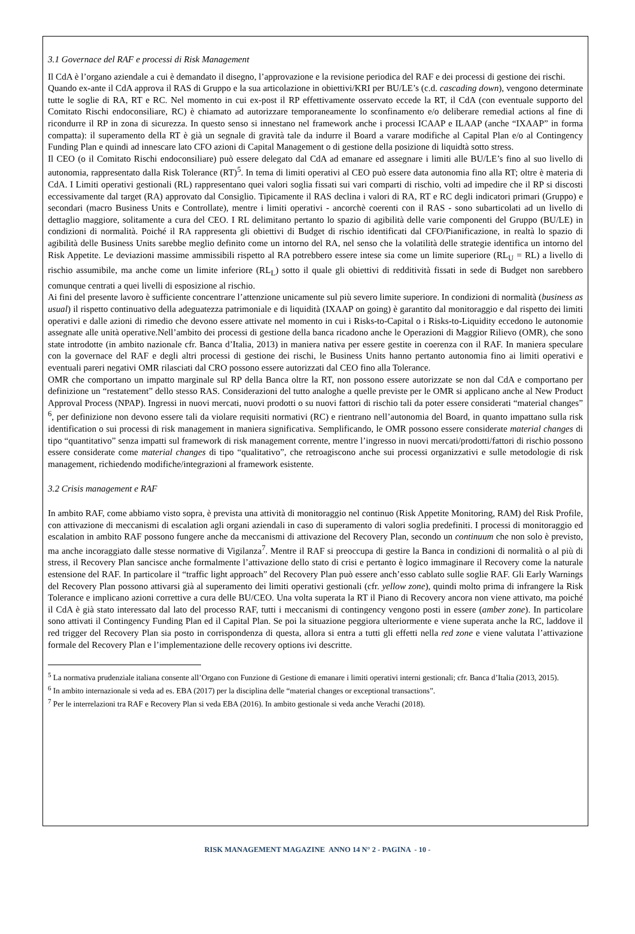3.1 Governace del RAF e processi di Risk Management
Il CdA è l’organo aziendale a cui è demandato il disegno, l’approvazione e la revisione periodica del RAF e dei processi di gestione dei rischi.
Quando ex-ante il CdA approva il RAS di Gruppo e la sua articolazione in obiettivi/KRI per BU/LE’s (c.d. cascading down), vengono determinate tutte le soglie di RA, RT e RC. Nel momento in cui ex-post il RP effettivamente osservato eccede la RT, il CdA (con eventuale supporto del Comitato Rischi endoconsiliare, RC) è chiamato ad autorizzare temporaneamente lo sconfinamento e/o deliberare remedial actions al fine di ricondurre il RP in zona di sicurezza. In questo senso si innestano nel framework anche i processi ICAAP e ILAAP (anche “IXAAP” in forma compatta): il superamento della RT è già un segnale di gravità tale da indurre il Board a varare modifiche al Capital Plan e/o al Contingency Funding Plan e quindi ad innescare lato CFO azioni di Capital Management o di gestione della posizione di liquidtà sotto stress.
Il CEO (o il Comitato Rischi endoconsiliare) può essere delegato dal CdA ad emanare ed assegnare i limiti alle BU/LE’s fino al suo livello di autonomia, rappresentato dalla Risk Tolerance (RT)<sup>5</sup>. In tema di limiti operativi al CEO può essere data autonomia fino alla RT; oltre è materia di CdA. I Limiti operativi gestionali (RL) rappresentano quei valori soglia fissati sui vari comparti di rischio, volti ad impedire che il RP si discosti eccessivamente dal target (RA) approvato dal Consiglio. Tipicamente il RAS declina i valori di RA, RT e RC degli indicatori primari (Gruppo) e secondari (macro Business Units e Controllate), mentre i limiti operativi - ancorchè coerenti con il RAS - sono subarticolati ad un livello di dettaglio maggiore, solitamente a cura del CEO. I RL delimitano pertanto lo spazio di agibilità delle varie componenti del Gruppo (BU/LE) in condizioni di normalità. Poiché il RA rappresenta gli obiettivi di Budget di rischio identificati dal CFO/Pianificazione, in realtà lo spazio di agibilità delle Business Units sarebbe meglio definito come un intorno del RA, nel senso che la volatilità delle strategie identifica un intorno del Risk Appetite. Le deviazioni massime ammissibili rispetto al RA potrebbero essere intese sia come un limite superiore (RL<sub>U</sub> = RL) a livello di rischio assumibile, ma anche come un limite inferiore (RL<sub>L</sub>) sotto il quale gli obiettivi di redditività fissati in sede di Budget non sarebbero comunque centrati a quei livelli di esposizione al rischio.
Ai fini del presente lavoro è sufficiente concentrare l’attenzione unicamente sul più severo limite superiore. In condizioni di normalità (business as usual) il rispetto continuativo della adeguatezza patrimoniale e di liquidità (IXAAP on going) è garantito dal monitoraggio e dal rispetto dei limiti operativi e dalle azioni di rimedio che devono essere attivate nel momento in cui i Risks-to-Capital o i Risks-to-Liquidity eccedono le autonomie assegnate alle unità operative.Nell’ambito dei processi di gestione della banca ricadono anche le Operazioni di Maggior Rilievo (OMR), che sono state introdotte (in ambito nazionale cfr. Banca d’Italia, 2013) in maniera nativa per essere gestite in coerenza con il RAF. In maniera speculare con la governace del RAF e degli altri processi di gestione dei rischi, le Business Units hanno pertanto autonomia fino ai limiti operativi e eventuali pareri negativi OMR rilasciati dal CRO possono essere autorizzati dal CEO fino alla Tolerance.
OMR che comportano un impatto marginale sul RP della Banca oltre la RT, non possono essere autorizzate se non dal CdA e comportano per definizione un “restatement” dello stesso RAS. Considerazioni del tutto analoghe a quelle previste per le OMR si applicano anche al New Product Approval Process (NPAP). Ingressi in nuovi mercati, nuovi prodotti o su nuovi fattori di rischio tali da poter essere considerati “material changes” <sup>6</sup>, per definizione non devono essere tali da violare requisiti normativi (RC) e rientrano nell’autonomia del Board, in quanto impattano sulla risk identification o sui processi di risk management in maniera significativa. Semplificando, le OMR possono essere considerate material changes di tipo “quantitativo” senza impatti sul framework di risk management corrente, mentre l’ingresso in nuovi mercati/prodotti/fattori di rischio possono essere considerate come material changes di tipo “qualitativo”, che retroagiscono anche sui processi organizzativi e sulle metodologie di risk management, richiedendo modifiche/integrazioni al framework esistente.
3.2 Crisis management e RAF
In ambito RAF, come abbiamo visto sopra, è prevista una attività di monitoraggio nel continuo (Risk Appetite Monitoring, RAM) del Risk Profile, con attivazione di meccanismi di escalation agli organi aziendali in caso di superamento di valori soglia predefiniti. I processi di monitoraggio ed escalation in ambito RAF possono fungere anche da meccanismi di attivazione del Recovery Plan, secondo un continuum che non solo è previsto, ma anche incoraggiato dalle stesse normative di Vigilanza<sup>7</sup>. Mentre il RAF si preoccupa di gestire la Banca in condizioni di normalità o al più di stress, il Recovery Plan sancisce anche formalmente l’attivazione dello stato di crisi e pertanto è logico immaginare il Recovery come la naturale estensione del RAF. In particolare il “traffic light approach” del Recovery Plan può essere anch’esso cablato sulle soglie RAF. Gli Early Warnings del Recovery Plan possono attivarsi già al superamento dei limiti operativi gestionali (cfr. yellow zone), quindi molto prima di infrangere la Risk Tolerance e implicano azioni correttive a cura delle BU/CEO. Una volta superata la RT il Piano di Recovery ancora non viene attivato, ma poiché il CdA è già stato interessato dal lato del processo RAF, tutti i meccanismi di contingency vengono posti in essere (amber zone). In particolare sono attivati il Contingency Funding Plan ed il Capital Plan. Se poi la situazione peggiora ulteriormente e viene superata anche la RC, laddove il red trigger del Recovery Plan sia posto in corrispondenza di questa, allora si entra a tutti gli effetti nella red zone e viene valutata l’attivazione formale del Recovery Plan e l’implementazione delle recovery options ivi descritte.
<sup>5</sup> La normativa prudenziale italiana consente all’Organo con Funzione di Gestione di emanare i limiti operativi interni gestionali; cfr. Banca d’Italia (2013, 2015).
<sup>6</sup> In ambito internazionale si veda ad es. EBA (2017) per la disciplina delle “material changes or exceptional transactions”.
<sup>7</sup> Per le interrelazioni tra RAF e Recovery Plan si veda EBA (2016). In ambito gestionale si veda anche Verachi (2018).
RISK MANAGEMENT MAGAZINE ANNO 14 N° 2 - PAGINA - 10 -